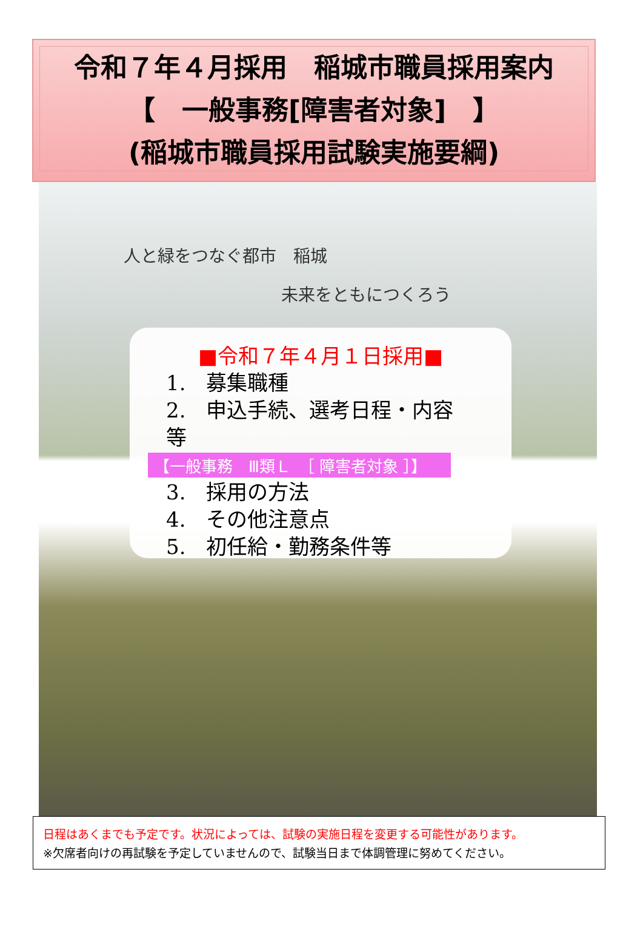令和７年４月採用　稲城市職員採用案内
【　一般事務[障害者対象]　】
(稲城市職員採用試験実施要綱)
人と緑をつなぐ都市　稲城
未来をともにつくろう
■令和７年４月１日採用■
1.　募集職種
2.　申込手続、選考日程・内容　等
【一般事務　Ⅲ類Ｌ　［ 障害者対象 ］】
3.　採用の方法
4.　その他注意点
5.　初任給・勤務条件等
日程はあくまでも予定です。状況によっては、試験の実施日程を変更する可能性があります。
※欠席者向けの再試験を予定していませんので、試験当日まで体調管理に努めてください。